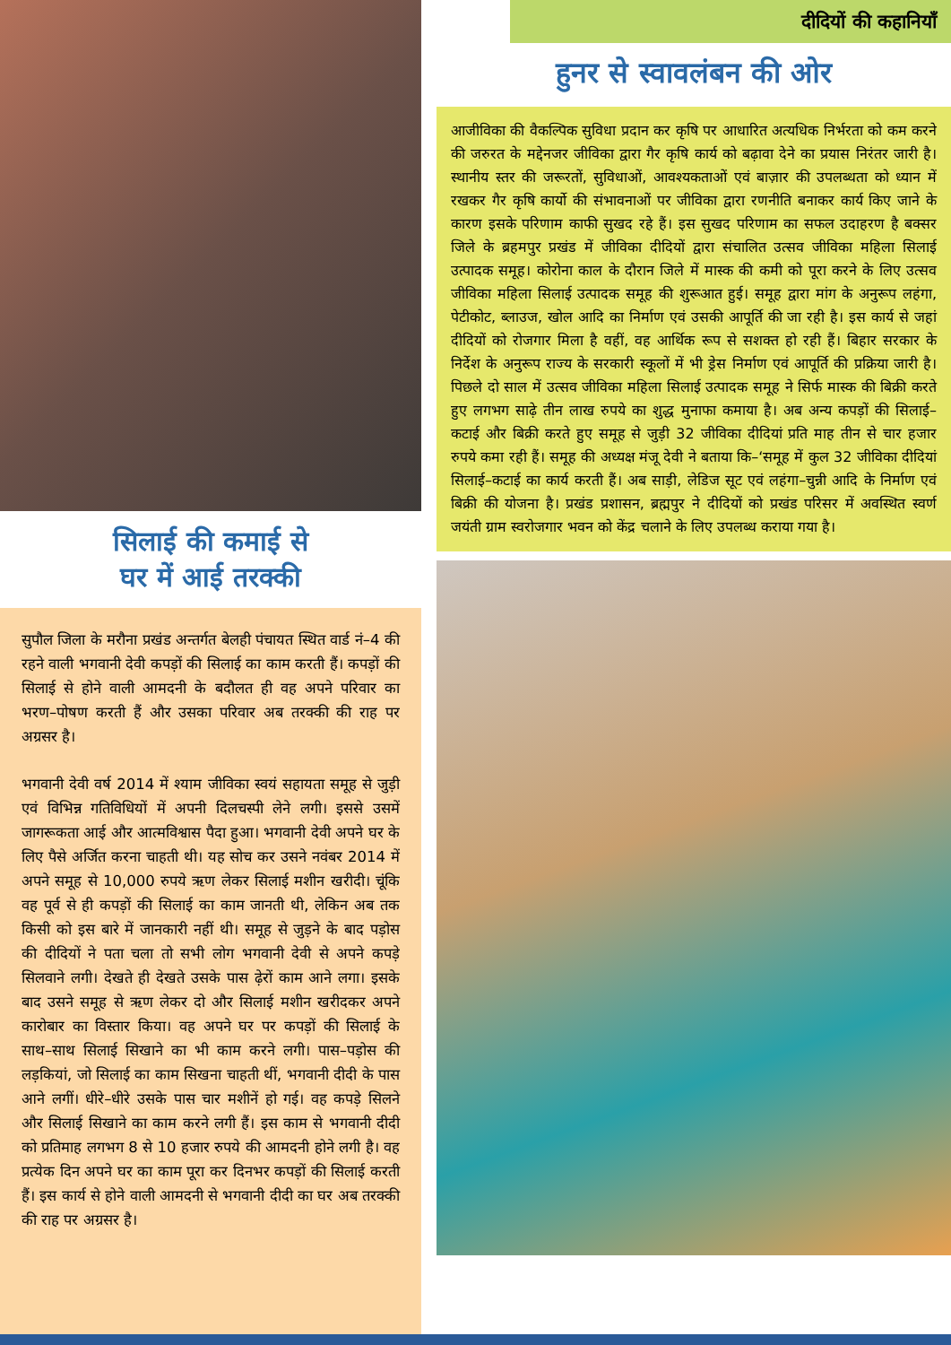सिलाई की कमाई से
घर में आई तरक्की
सुपौल जिला के मरौना प्रखंड अन्तर्गत बेलही पंचायत स्थित वार्ड नं–4 की रहने वाली भगवानी देवी कपड़ों की सिलाई का काम करती हैं। कपड़ों की सिलाई से होने वाली आमदनी के बदौलत ही वह अपने परिवार का भरण–पोषण करती हैं और उसका परिवार अब तरक्की की राह पर अग्रसर है।
भगवानी देवी वर्ष 2014 में श्याम जीविका स्वयं सहायता समूह से जुड़ी एवं विभिन्न गतिविधियों में अपनी दिलचस्पी लेने लगी। इससे उसमें जागरूकता आई और आत्मविश्वास पैदा हुआ। भगवानी देवी अपने घर के लिए पैसे अर्जित करना चाहती थी। यह सोच कर उसने नवंबर 2014 में अपने समूह से 10,000 रुपये ऋण लेकर सिलाई मशीन खरीदी। चूंकि वह पूर्व से ही कपड़ों की सिलाई का काम जानती थी, लेकिन अब तक किसी को इस बारे में जानकारी नहीं थी। समूह से जुड़ने के बाद पड़ोस की दीदियों ने पता चला तो सभी लोग भगवानी देवी से अपने कपड़े सिलवाने लगी। देखते ही देखते उसके पास ढ़ेरों काम आने लगा। इसके बाद उसने समूह से ऋण लेकर दो और सिलाई मशीन खरीदकर अपने कारोबार का विस्तार किया। वह अपने घर पर कपड़ों की सिलाई के साथ–साथ सिलाई सिखाने का भी काम करने लगी। पास–पड़ोस की लड़कियां, जो सिलाई का काम सिखना चाहती थीं, भगवानी दीदी के पास आने लगीं। धीरे–धीरे उसके पास चार मशीनें हो गई। वह कपड़े सिलने और सिलाई सिखाने का काम करने लगी हैं। इस काम से भगवानी दीदी को प्रतिमाह लगभग 8 से 10 हजार रुपये की आमदनी होने लगी है। वह प्रत्येक दिन अपने घर का काम पूरा कर दिनभर कपड़ों की सिलाई करती हैं। इस कार्य से होने वाली आमदनी से भगवानी दीदी का घर अब तरक्की की राह पर अग्रसर है।
दीदियों की कहानियाँ
हुनर से स्वावलंबन की ओर
आजीविका की वैकल्पिक सुविधा प्रदान कर कृषि पर आधारित अत्यधिक निर्भरता को कम करने की जरुरत के मद्देनजर जीविका द्वारा गैर कृषि कार्य को बढ़ावा देने का प्रयास निरंतर जारी है। स्थानीय स्तर की जरूरतों, सुविधाओं, आवश्यकताओं एवं बाज़ार की उपलब्धता को ध्यान में रखकर गैर कृषि कार्यो की संभावनाओं पर जीविका द्वारा रणनीति बनाकर कार्य किए जाने के कारण इसके परिणाम काफी सुखद रहे हैं। इस सुखद परिणाम का सफल उदाहरण है बक्सर जिले के ब्रहमपुर प्रखंड में जीविका दीदियों द्वारा संचालित उत्सव जीविका महिला सिलाई उत्पादक समूह। कोरोना काल के दौरान जिले में मास्क की कमी को पूरा करने के लिए उत्सव जीविका महिला सिलाई उत्पादक समूह की शुरूआत हुई। समूह द्वारा मांग के अनुरूप लहंगा, पेटीकोट, ब्लाउज, खोल आदि का निर्माण एवं उसकी आपूर्ति की जा रही है। इस कार्य से जहां दीदियों को रोजगार मिला है वहीं, वह आर्थिक रूप से सशक्त हो रही हैं। बिहार सरकार के निर्देश के अनुरूप राज्य के सरकारी स्कूलों में भी ड्रेस निर्माण एवं आपूर्ति की प्रक्रिया जारी है। पिछले दो साल में उत्सव जीविका महिला सिलाई उत्पादक समूह ने सिर्फ मास्क की बिक्री करते हुए लगभग साढ़े तीन लाख रुपये का शुद्ध मुनाफा कमाया है। अब अन्य कपड़ों की सिलाई–कटाई और बिक्री करते हुए समूह से जुड़ी 32 जीविका दीदियां प्रति माह तीन से चार हजार रुपये कमा रही हैं। समूह की अध्यक्ष मंजू देवी ने बताया कि–‘समूह में कुल 32 जीविका दीदियां सिलाई–कटाई का कार्य करती हैं। अब साड़ी, लेडिज सूट एवं लहंगा–चुन्नी आदि के निर्माण एवं बिक्री की योजना है। प्रखंड प्रशासन, ब्रह्मपुर ने दीदियों को प्रखंड परिसर में अवस्थित स्वर्ण जयंती ग्राम स्वरोजगार भवन को केंद्र चलाने के लिए उपलब्ध कराया गया है।